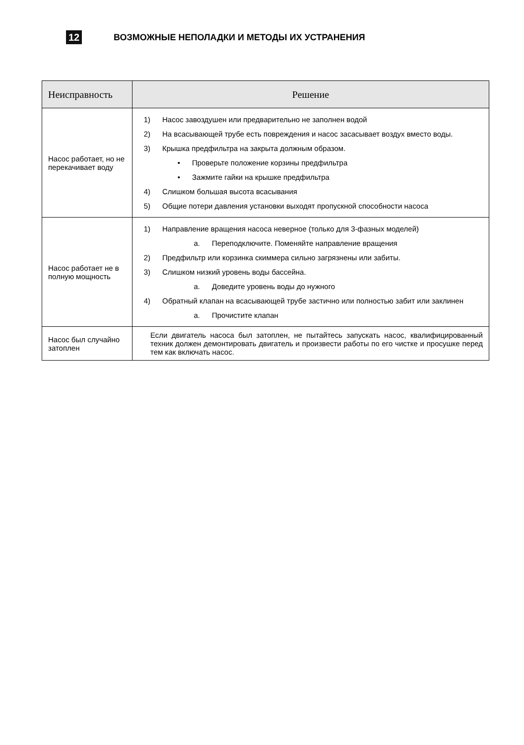12
ВОЗМОЖНЫЕ НЕПОЛАДКИ И МЕТОДЫ ИХ УСТРАНЕНИЯ
| Неисправность | Решение |
| --- | --- |
| Насос работает, но не перекачивает воду | 1) Насос завоздушен или предварительно не заполнен водой 2) На всасывающей трубе есть повреждения и насос засасывает воздух вместо воды. 3) Крышка предфильтра на закрыта должным образом. • Проверьте положение корзины предфильтра • Зажмите гайки на крышке предфильтра 4) Слишком большая высота всасывания 5) Общие потери давления установки выходят пропускной способности насоса |
| Насос работает не в полную мощность | 1) Направление вращения насоса неверное (только для 3-фазных моделей) a. Переподключите. Поменяйте направление вращения 2) Предфильтр или корзинка скиммера сильно загрязнены или забиты. 3) Слишком низкий уровень воды бассейна. a. Доведите уровень воды до нужного 4) Обратный клапан на всасывающей трубе застично или полностью забит или заклинен a. Прочистите клапан |
| Насос был случайно затоплен | Если двигатель насоса был затоплен, не пытайтесь запускать насос, квалифицированный техник должен демонтировать двигатель и произвести работы по его чистке и просушке перед тем как включать насос. |